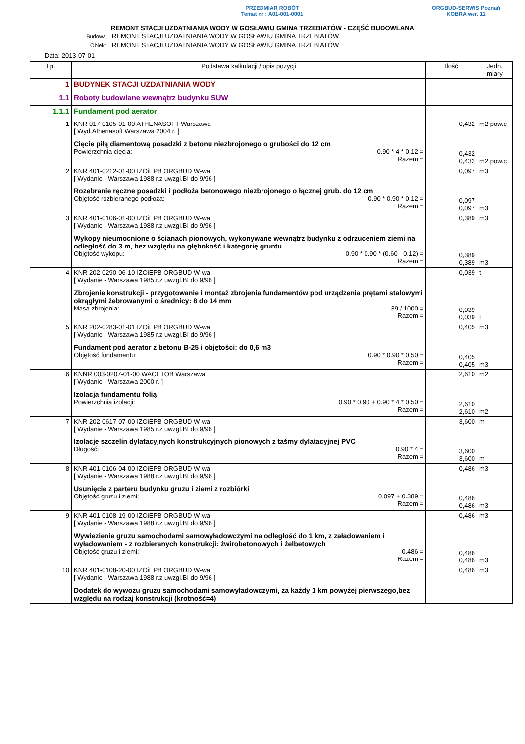PRZEDMIAR ROBÓT
Temat nr : A01-001-0001
ORGBUD-SERWIS Poznań
KOBRA wer. 11
REMONT STACJI UZDATNIANIA WODY W GOSŁAWIU GMINA TRZEBIATÓW - CZĘŚĆ BUDOWLANA
Budowa : REMONT STACJI UZDATNIANIA WODY W GOSŁAWIU GMINA TRZEBIATÓW
Obiekt : REMONT STACJI UZDATNIANIA WODY W GOSŁAWIU GMINA TRZEBIATÓW
Data: 2013-07-01
| Lp. | Podstawa kalkulacji / opis pozycji | Ilość | Jedn. miary |
| --- | --- | --- | --- |
| 1 | BUDYNEK STACJI UZDATNIANIA WODY | | |
| 1.1 | Roboty budowlane wewnątrz budynku SUW | | |
| 1.1.1 | Fundament pod aerator | | |
| 1 | KNR 017-0105-01-00 ATHENASOFT Warszawa [ Wyd.Athenasoft Warszawa 2004 r. ] Cięcie piłą diamentową posadzki z betonu niezbrojonego o grubości do 12 cm Powierzchnia cięcia: 0.90 * 4 * 0.12 = Razem = | 0,432 0,432 0,432 | m2 pow.c m2 pow.c |
| 2 | KNR 401-0212-01-00 IZOiEPB ORGBUD W-wa [ Wydanie - Warszawa 1988 r.z uwzgl.BI do 9/96 ] Rozebranie ręczne posadzki i podłoża betonowego niezbrojonego o łącznej grub. do 12 cm Objętość rozbieranego podłoża: 0.90 * 0.90 * 0.12 = Razem = | 0,097 0,097 0,097 | m3 m3 |
| 3 | KNR 401-0106-01-00 IZOiEPB ORGBUD W-wa [ Wydanie - Warszawa 1988 r.z uwzgl.BI do 9/96 ] Wykopy nieumocnione o ścianach pionowych, wykonywane wewnątrz budynku z odrzuceniem ziemi na odległość do 3 m, bez względu na głębokość i kategorię gruntu Objętość wykopu: 0.90 * 0.90 * (0.60 - 0.12) = Razem = | 0,389 0,389 0,389 | m3 m3 |
| 4 | KNR 202-0290-06-10 IZOiEPB ORGBUD W-wa [ Wydanie - Warszawa 1985 r.z uwzgl.BI do 9/96 ] Zbrojenie konstrukcji - przygotowanie i montaż zbrojenia fundamentów pod urządzenia prętami stalowymi okrągłymi żebrowanymi o średnicy: 8 do 14 mm Masa zbrojenia: 39 / 1000 = Razem = | 0,039 0,039 0,039 | t t |
| 5 | KNR 202-0283-01-01 IZOiEPB ORGBUD W-wa [ Wydanie - Warszawa 1985 r.z uwzgl.BI do 9/96 ] Fundament pod aerator z betonu B-25 i objętości: do 0,6 m3 Objętość fundamentu: 0.90 * 0.90 * 0.50 = Razem = | 0,405 0,405 0,405 | m3 m3 |
| 6 | KNNR 003-0207-01-00 WACETOB Warszawa [ Wydanie - Warszawa 2000 r. ] Izolacja fundamentu folią Powierzchnia izolacji: 0.90 * 0.90 + 0.90 * 4 * 0.50 = Razem = | 2,610 2,610 2,610 | m2 m2 |
| 7 | KNR 202-0617-07-00 IZOiEPB ORGBUD W-wa [ Wydanie - Warszawa 1985 r.z uwzgl.BI do 9/96 ] Izolacje szczelin dylatacyjnych konstrukcyjnych pionowych z taśmy dylatacyjnej PVC Długość: 0.90 * 4 = Razem = | 3,600 3,600 3,600 | m m |
| 8 | KNR 401-0106-04-00 IZOiEPB ORGBUD W-wa [ Wydanie - Warszawa 1988 r.z uwzgl.BI do 9/96 ] Usunięcie z parteru budynku gruzu i ziemi z rozbiórki Objętość gruzu i ziemi: 0.097 + 0.389 = Razem = | 0,486 0,486 0,486 | m3 m3 |
| 9 | KNR 401-0108-19-00 IZOiEPB ORGBUD W-wa [ Wydanie - Warszawa 1988 r.z uwzgl.BI do 9/96 ] Wywiezienie gruzu samochodami samowyładowczymi na odległość do 1 km, z załadowaniem i wyładowaniem - z rozbieranych konstrukcji: żwirobetonowych i żelbetowych Objętość gruzu i ziemi: 0.486 = Razem = | 0,486 0,486 0,486 | m3 m3 |
| 10 | KNR 401-0108-20-00 IZOiEPB ORGBUD W-wa [ Wydanie - Warszawa 1988 r.z uwzgl.BI do 9/96 ] Dodatek do wywozu gruzu samochodami samowyładowczymi, za każdy 1 km powyżej pierwszego,bez względu na rodzaj konstrukcji (krotność=4) | 0,486 | m3 |